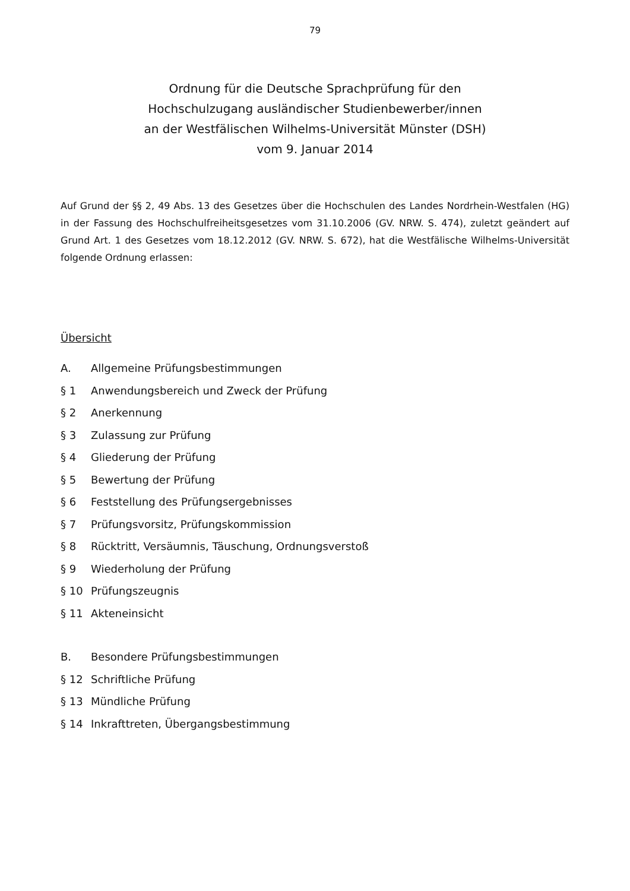79
Ordnung für die Deutsche Sprachprüfung für den
Hochschulzugang ausländischer Studienbewerber/innen
an der Westfälischen Wilhelms-Universität Münster (DSH)
vom 9. Januar 2014
Auf Grund der §§ 2, 49 Abs. 13 des Gesetzes über die Hochschulen des Landes Nordrhein-Westfalen (HG) in der Fassung des Hochschulfreiheitsgesetzes vom 31.10.2006 (GV. NRW. S. 474), zuletzt geändert auf Grund Art. 1 des Gesetzes vom 18.12.2012 (GV. NRW. S. 672), hat die Westfälische Wilhelms-Universität folgende Ordnung erlassen:
Übersicht
A. Allgemeine Prüfungsbestimmungen
§ 1 Anwendungsbereich und Zweck der Prüfung
§ 2 Anerkennung
§ 3 Zulassung zur Prüfung
§ 4 Gliederung der Prüfung
§ 5 Bewertung der Prüfung
§ 6 Feststellung des Prüfungsergebnisses
§ 7 Prüfungsvorsitz, Prüfungskommission
§ 8 Rücktritt, Versäumnis, Täuschung, Ordnungsverstoß
§ 9 Wiederholung der Prüfung
§ 10 Prüfungszeugnis
§ 11 Akteneinsicht
B. Besondere Prüfungsbestimmungen
§ 12 Schriftliche Prüfung
§ 13 Mündliche Prüfung
§ 14 Inkrafttreten, Übergangsbestimmung